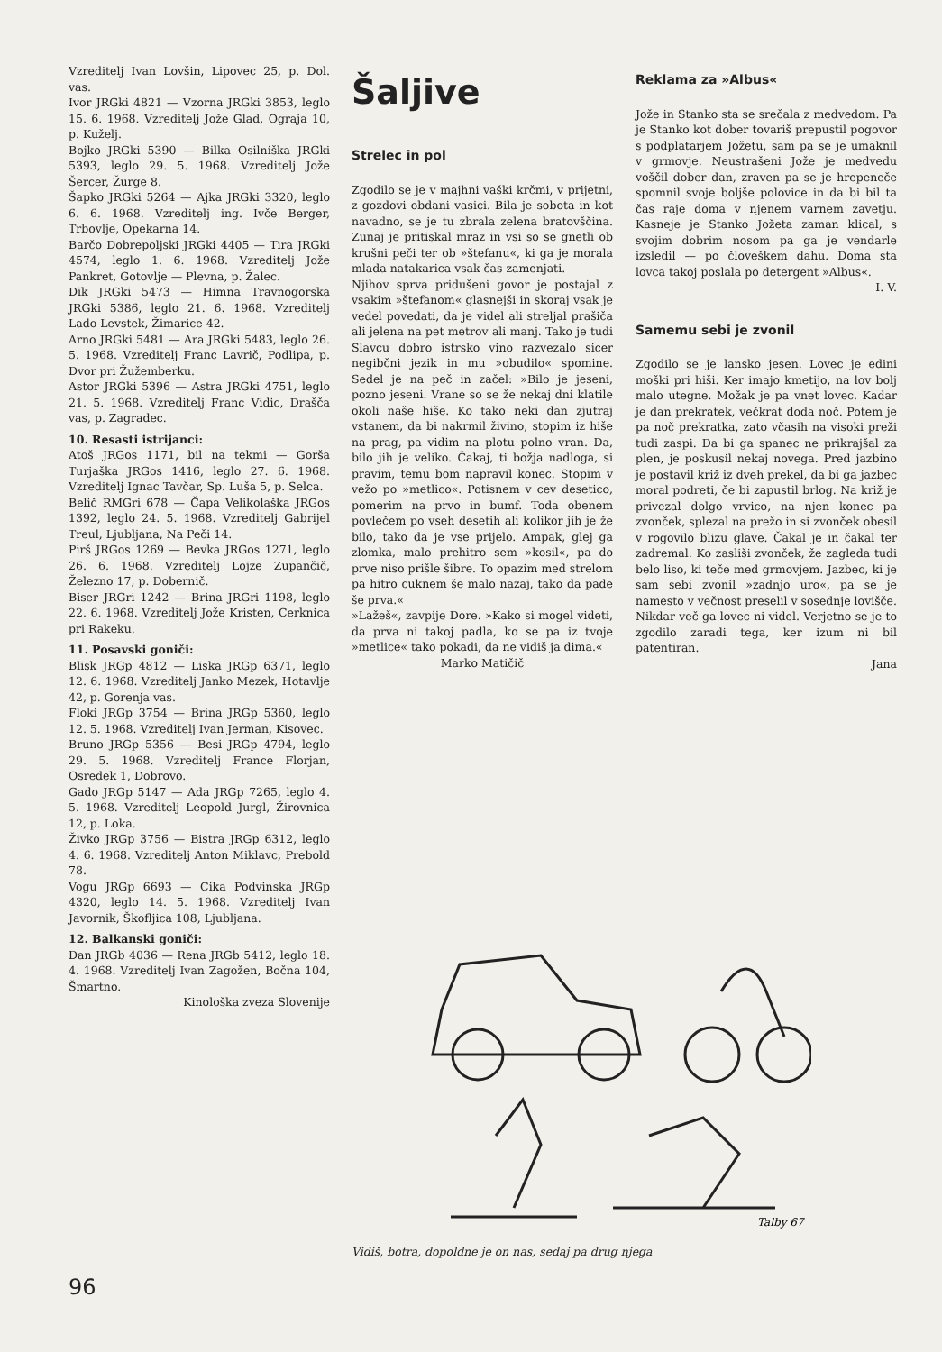Vzreditelj Ivan Lovšin, Lipovec 25, p. Dol. vas.
Ivor JRGki 4821 — Vzorna JRGki 3853, leglo 15. 6. 1968. Vzreditelj Jože Glad, Ograja 10, p. Kuželj.
Bojko JRGki 5390 — Bilka Osilniška JRGki 5393, leglo 29. 5. 1968. Vzreditelj Jože Šercer, Žurge 8.
Šapko JRGki 5264 — Ajka JRGki 3320, leglo 6. 6. 1968. Vzreditelj ing. Ivče Berger, Trbovlje, Opekarna 14.
Barčo Dobrepoljski JRGki 4405 — Tira JRGki 4574, leglo 1. 6. 1968. Vzreditelj Jože Pankret, Gotovlje — Plevna, p. Žalec.
Dik JRGki 5473 — Himna Travnogorska JRGki 5386, leglo 21. 6. 1968. Vzreditelj Lado Levstek, Žimarice 42.
Arno JRGki 5481 — Ara JRGki 5483, leglo 26. 5. 1968. Vzreditelj Franc Lavrič, Podlipa, p. Dvor pri Žužemberku.
Astor JRGki 5396 — Astra JRGki 4751, leglo 21. 5. 1968. Vzreditelj Franc Vidic, Drašča vas, p. Zagradec.
10. Resasti istrijanci:
Atoš JRGos 1171, bil na tekmi — Gorša Turjaška JRGos 1416, leglo 27. 6. 1968. Vzreditelj Ignac Tavčar, Sp. Luša 5, p. Selca.
Belič RMGri 678 — Čapa Velikolaška JRGos 1392, leglo 24. 5. 1968. Vzreditelj Gabrijel Treul, Ljubljana, Na Peči 14.
Pirš JRGos 1269 — Bevka JRGos 1271, leglo 26. 6. 1968. Vzreditelj Lojze Zupančič, Železno 17, p. Dobernič.
Biser JRGri 1242 — Brina JRGri 1198, leglo 22. 6. 1968. Vzreditelj Jože Kristen, Cerknica pri Rakeku.
11. Posavski goniči:
Blisk JRGp 4812 — Liska JRGp 6371, leglo 12. 6. 1968. Vzreditelj Janko Mezek, Hotavlje 42, p. Gorenja vas.
Floki JRGp 3754 — Brina JRGp 5360, leglo 12. 5. 1968. Vzreditelj Ivan Jerman, Kisovec.
Bruno JRGp 5356 — Besi JRGp 4794, leglo 29. 5. 1968. Vzreditelj France Florjan, Osredek 1, Dobrovo.
Gado JRGp 5147 — Ada JRGp 7265, leglo 4. 5. 1968. Vzreditelj Leopold Jurgl, Žirovnica 12, p. Loka.
Živko JRGp 3756 — Bistra JRGp 6312, leglo 4. 6. 1968. Vzreditelj Anton Miklavc, Prebold 78.
Vogu JRGp 6693 — Cika Podvinska JRGp 4320, leglo 14. 5. 1968. Vzreditelj Ivan Javornik, Škofljica 108, Ljubljana.
12. Balkanski goniči:
Dan JRGb 4036 — Rena JRGb 5412, leglo 18. 4. 1968. Vzreditelj Ivan Zagožen, Bočna 104, Šmartno.
Kinološka zveza Slovenije
Šaljive
Strelec in pol
Zgodilo se je v majhni vaški krčmi, v prijetni, z gozdovi obdani vasici. Bila je sobota in kot navadno, se je tu zbrala zelena bratovščina. Zunaj je pritiskal mraz in vsi so se gnetli ob krušni peči ter ob »štefanu«, ki ga je morala mlada natakarica vsak čas zamenjati.
Njihov sprva pridušeni govor je postajal z vsakim »štefanom« glasnejši in skoraj vsak je vedel povedati, da je videl ali streljal prašiča ali jelena na pet metrov ali manj. Tako je tudi Slavcu dobro istrsko vino razvezalo sicer negibčni jezik in mu »obudilo« spomine. Sedel je na peč in začel: »Bilo je jeseni, pozno jeseni. Vrane so se že nekaj dni klatile okoli naše hiše. Ko tako neki dan zjutraj vstanem, da bi nakrmil živino, stopim iz hiše na prag, pa vidim na plotu polno vran. Da, bilo jih je veliko. Čakaj, ti božja nadloga, si pravim, temu bom napravil konec. Stopim v vežo po »metlico«. Potisnem v cev desetico, pomerim na prvo in bumf. Toda obenem povlečem po vseh desetih ali kolikor jih je že bilo, tako da je vse prijelo. Ampak, glej ga zlomka, malo prehitro sem »kosil«, pa do prve niso prišle šibre. To opazim med strelom pa hitro cuknem še malo nazaj, tako da pade še prva.«
»Lažeš«, zavpije Dore. »Kako si mogel videti, da prva ni takoj padla, ko se pa iz tvoje »metlice« tako pokadi, da ne vidiš ja dima.«
Marko Matičič
Reklama za »Albus«
Jože in Stanko sta se srečala z medvedom. Pa je Stanko kot dober tovariš prepustil pogovor s podplatarjem Jožetu, sam pa se je umaknil v grmovje. Neustrašeni Jože je medvedu voščil dober dan, zraven pa se je hrepeneče spomnil svoje boljše polovice in da bi bil ta čas raje doma v njenem varnem zavetju. Kasneje je Stanko Jožeta zaman klical, s svojim dobrim nosom pa ga je vendarle izsledil — po človeškem dahu. Doma sta lovca takoj poslala po detergent »Albus«.
I. V.
Samemu sebi je zvonil
Zgodilo se je lansko jesen. Lovec je edini moški pri hiši. Ker imajo kmetijo, na lov bolj malo utegne. Možak je pa vnet lovec. Kadar je dan prekratek, večkrat doda noč. Potem je pa noč prekratka, zato včasih na visoki preži tudi zaspi. Da bi ga spanec ne prikrajšal za plen, je poskusil nekaj novega. Pred jazbino je postavil križ iz dveh prekel, da bi ga jazbec moral podreti, če bi zapustil brlog. Na križ je privezal dolgo vrvico, na njen konec pa zvonček, splezal na prežo in si zvonček obesil v rogovilo blizu glave. Čakal je in čakal ter zadremal. Ko zasliši zvonček, že zagleda tudi belo liso, ki teče med grmovjem. Jazbec, ki je sam sebi zvonil »zadnjo uro«, pa se je namesto v večnost preselil v sosednje lovišče. Nikdar več ga lovec ni videl. Verjetno se je to zgodilo zaradi tega, ker izum ni bil patentiran.
Jana
Talby 67
Vidiš, botra, dopoldne je on nas, sedaj pa drug njega
96